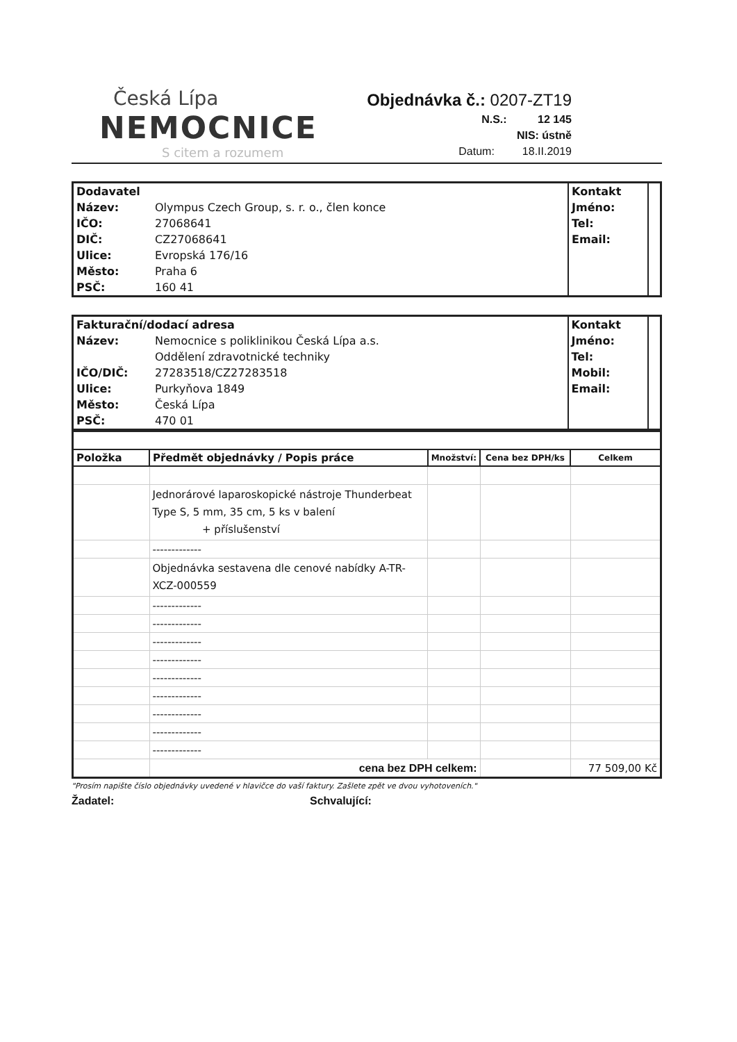Česká Lípa
NEMOCNICE
S citem a rozumem
Objednávka č.: 0207-ZT19
N.S.: 12 145
NIS: ústně
Datum: 18.II.2019
| Dodavatel | | Kontakt | |
| --- | --- | --- | --- |
| Název: | Olympus Czech Group, s. r. o., člen konce | Jméno: | |
| IČO: | 27068641 | Tel: | |
| DIČ: | CZ27068641 | Email: | |
| Ulice: | Evropská 176/16 | | |
| Město: | Praha 6 | | |
| PSČ: | 160 41 | | |
| Fakturační/dodací adresa | | Kontakt | |
| --- | --- | --- | --- |
| Název: | Nemocnice s poliklinikou Česká Lípa a.s. | Jméno: | |
| | Oddělení zdravotnické techniky | Tel: | |
| IČO/DIČ: | 27283518/CZ27283518 | Mobil: | |
| Ulice: | Purkyňova 1849 | Email: | |
| Město: | Česká Lípa | | |
| PSČ: | 470 01 | | |
| Položka | Předmět objednávky / Popis práce | Množství: | Cena bez DPH/ks | Celkem |
| --- | --- | --- | --- | --- |
| | Jednorárové laparoskopické nástroje Thunderbeat Type S, 5 mm, 35 cm, 5 ks v balení + příslušenství | | | |
| | ------------- | | | |
| | Objednávka sestavena dle cenové nabídky A-TR-XCZ-000559 | | | |
| | ------------- | | | |
| | ------------- | | | |
| | ------------- | | | |
| | ------------- | | | |
| | ------------- | | | |
| | ------------- | | | |
| | ------------- | | | |
| | ------------- | | | |
| | ------------- | | | |
| | cena bez DPH celkem: | | | 77 509,00 Kč |
"Prosím napište číslo objednávky uvedené v hlavičce do vaší faktury. Zašlete zpět ve dvou vyhotoveních."
Žadatel: Schvalující: